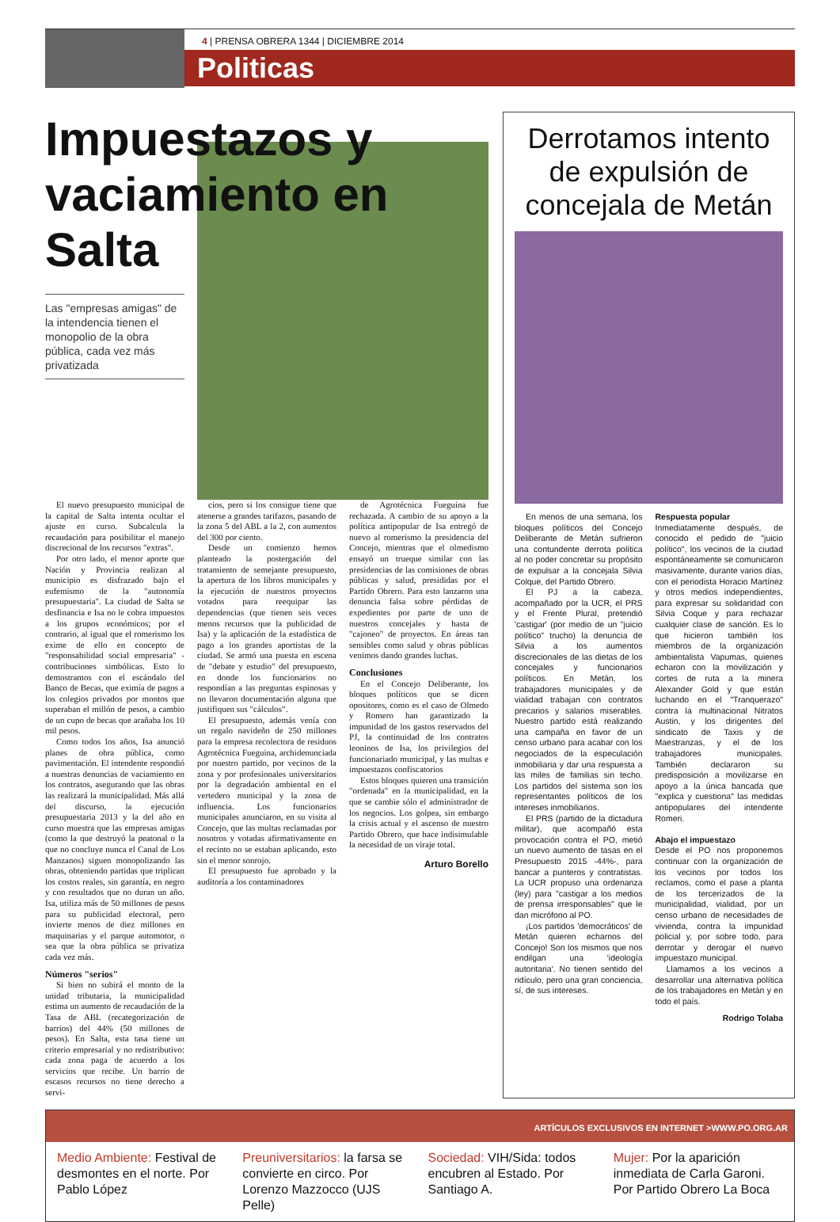4 | PRENSA OBRERA 1344 | DICIEMBRE 2014
Politicas
Impuestazos y vaciamiento en Salta
Las "empresas amigas" de la intendencia tienen el monopolio de la obra pública, cada vez más privatizada
El nuevo presupuesto municipal de la capital de Salta intenta ocultar el ajuste en curso. Subcalcula la recaudación para posibilitar el manejo discrecional de los recursos "extras".
Por otro lado, el menor aporte que Nación y Provincia realizan al municipio es disfrazado bajo el eufemismo de la "autonomía presupuestaria". La ciudad de Salta se desfinancia e Isa no le cobra impuestos a los grupos económicos; por el contrario, al igual que el romerismo los exime de ello en concepto de "responsabilidad social empresaria" -contribuciones simbólicas. Esto lo demostramos con el escándalo del Banco de Becas, que eximía de pagos a los colegios privados por montos que superaban el millón de pesos, a cambio de un cupo de becas que arañaba los 10 mil pesos.
Como todos los años, Isa anunció planes de obra pública, como pavimentación. El intendente respondió a nuestras denuncias de vaciamiento en los contratos, asegurando que las obras las realizará la municipalidad. Más allá del discurso, la ejecución presupuestaria 2013 y la del año en curso muestra que las empresas amigas (como la que destruyó la peatonal o la que no concluye nunca el Canal de Los Manzanos) siguen monopolizando las obras, obteniendo partidas que triplican los costos reales, sin garantía, en negro y con resultados que no duran un año. Isa, utiliza más de 50 millones de pesos para su publicidad electoral, pero invierte menos de diez millones en maquinarias y el parque automotor, o sea que la obra pública se privatiza cada vez más.
Números "serios"
Si bien no subirá el monto de la unidad tributaria, la municipalidad estima un aumento de recaudación de la Tasa de ABL (recategorización de barrios) del 44% (50 millones de pesos). En Salta, esta tasa tiene un criterio empresarial y no redistributivo: cada zona paga de acuerdo a los servicios que recibe. Un barrio de escasos recursos no tiene derecho a servi-
cios, pero si los consigue tiene que atenerse a grandes tarifazos, pasando de la zona 5 del ABL a la 2, con aumentos del 300 por ciento.
Desde un comienzo hemos planteado la postergación del tratamiento de semejante presupuesto, la apertura de los libros municipales y la ejecución de nuestros proyectos votados para reequipar las dependencias (que tienen seis veces menos recursos que la publicidad de Isa) y la aplicación de la estadística de pago a los grandes aportistas de la ciudad. Se armó una puesta en escena de "debate y estudio" del presupuesto, en donde los funcionarios no respondían a las preguntas espinosas y no llevaron documentación alguna que justifiquen sus "cálculos".
El presupuesto, además venía con un regalo navideño de 250 millones para la empresa recolectora de residuos Agrotécnica Fueguina, archidenunciada por nuestro partido, por vecinos de la zona y por profesionales universitarios por la degradación ambiental en el vertedero municipal y la zona de influencia. Los funcionarios municipales anunciaron, en su visita al Concejo, que las multas reclamadas por nosotros y votadas afirmativamente en el recinto no se estaban aplicando, esto sin el menor sonrojo.
El presupuesto fue aprobado y la auditoría a los contaminadores
de Agrotécnica Fueguina fue rechazada. A cambio de su apoyo a la política antipopular de Isa entregó de nuevo al romerismo la presidencia del Concejo, mientras que el olmedismo ensayó un trueque similar con las presidencias de las comisiones de obras públicas y salud, presididas por el Partido Obrero. Para esto lanzaron una denuncia falsa sobre pérdidas de expedientes por parte de uno de nuestros concejales y hasta de "cajoneo" de proyectos. En áreas tan sensibles como salud y obras públicas venimos dando grandes luchas.
Conclusiones
En el Concejo Deliberante, los bloques políticos que se dicen opositores, como es el caso de Olmedo y Romero han garantizado la impunidad de los gastos reservados del PJ, la continuidad de los contratos leoninos de Isa, los privilegios del funcionariado municipal, y las multas e impuestazos confiscatorios
Estos bloques quieren una transición "ordenada" en la municipalidad, en la que se cambie sólo el administrador de los negocios. Los golpea, sin embargo la crisis actual y el ascenso de nuestro Partido Obrero, que hace indisimulable la necesidad de un viraje total.
Arturo Borello
Derrotamos intento de expulsión de concejala de Metán
En menos de una semana, los bloques políticos del Concejo Deliberante de Metán sufrieron una contundente derrota política al no poder concretar su propósito de expulsar a la concejala Silvia Colque, del Partido Obrero.
El PJ a la cabeza, acompañado por la UCR, el PRS y el Frente Plural, pretendió 'castigar' (por medio de un "juicio político" trucho) la denuncia de Silvia a los aumentos discrecionales de las dietas de los concejales y funcionarios políticos. En Metán, los trabajadores municipales y de vialidad trabajan con contratos precarios y salarios miserables. Nuestro partido está realizando una campaña en favor de un censo urbano para acabar con los negociados de la especulación inmobiliaria y dar una respuesta a las miles de familias sin techo. Los partidos del sistema son los representantes políticos de los intereses inmobiliarios.
El PRS (partido de la dictadura militar), que acompañó esta provocación contra el PO, metió un nuevo aumento de tasas en el Presupuesto 2015 -44%-, para bancar a punteros y contratistas. La UCR propuso una ordenanza (ley) para "castigar a los medios de prensa irresponsables" que le dan micrófono al PO.
¡Los partidos 'democráticos' de Metán quieren echarnos del Concejo! Son los mismos que nos endilgan una 'ideología autoritaria'. No tienen sentido del ridículo, pero una gran conciencia, sí, de sus intereses.
Respuesta popular
Inmediatamente después, de conocido el pedido de "juicio político", los vecinos de la ciudad espontáneamente se comunicaron masivamente, durante varios días, con el periodista Horacio Martínez y otros medios independientes, para expresar su solidaridad con Silvia Coque y para rechazar cualquier clase de sanción. Es lo que hicieron también los miembros de la organización ambientalista Vapumas, quienes echaron con la movilización y cortes de ruta a la minera Alexander Gold y que están luchando en el "Tranquerazo" contra la multinacional Nitratos Austin, y los dirigentes del sindicato de Taxis y de Maestranzas, y el de los trabajadores municipales. También declararon su predisposición a movilizarse en apoyo a la única bancada que "explica y cuestiona" las medidas antipopulares del intendente Romeri.
Abajo el impuestazo
Desde el PO nos proponemos continuar con la organización de los vecinos por todos los reclamos, como el pase a planta de los tercerizados de la municipalidad, vialidad, por un censo urbano de necesidades de vivienda, contra la impunidad policial y, por sobre todo, para derrotar y derogar el nuevo impuestazo municipal.
Llamamos a los vecinos a desarrollar una alternativa política de los trabajadores en Metán y en todo el país.
Rodrigo Tolaba
ARTÍCULOS EXCLUSIVOS EN INTERNET >WWW.PO.ORG.AR
Medio Ambiente: Festival de desmontes en el norte. Por Pablo López
Preuniversitarios: la farsa se convierte en circo. Por Lorenzo Mazzocco (UJS Pelle)
Sociedad: VIH/Sida: todos encubren al Estado. Por Santiago A.
Mujer: Por la aparición inmediata de Carla Garoni. Por Partido Obrero La Boca